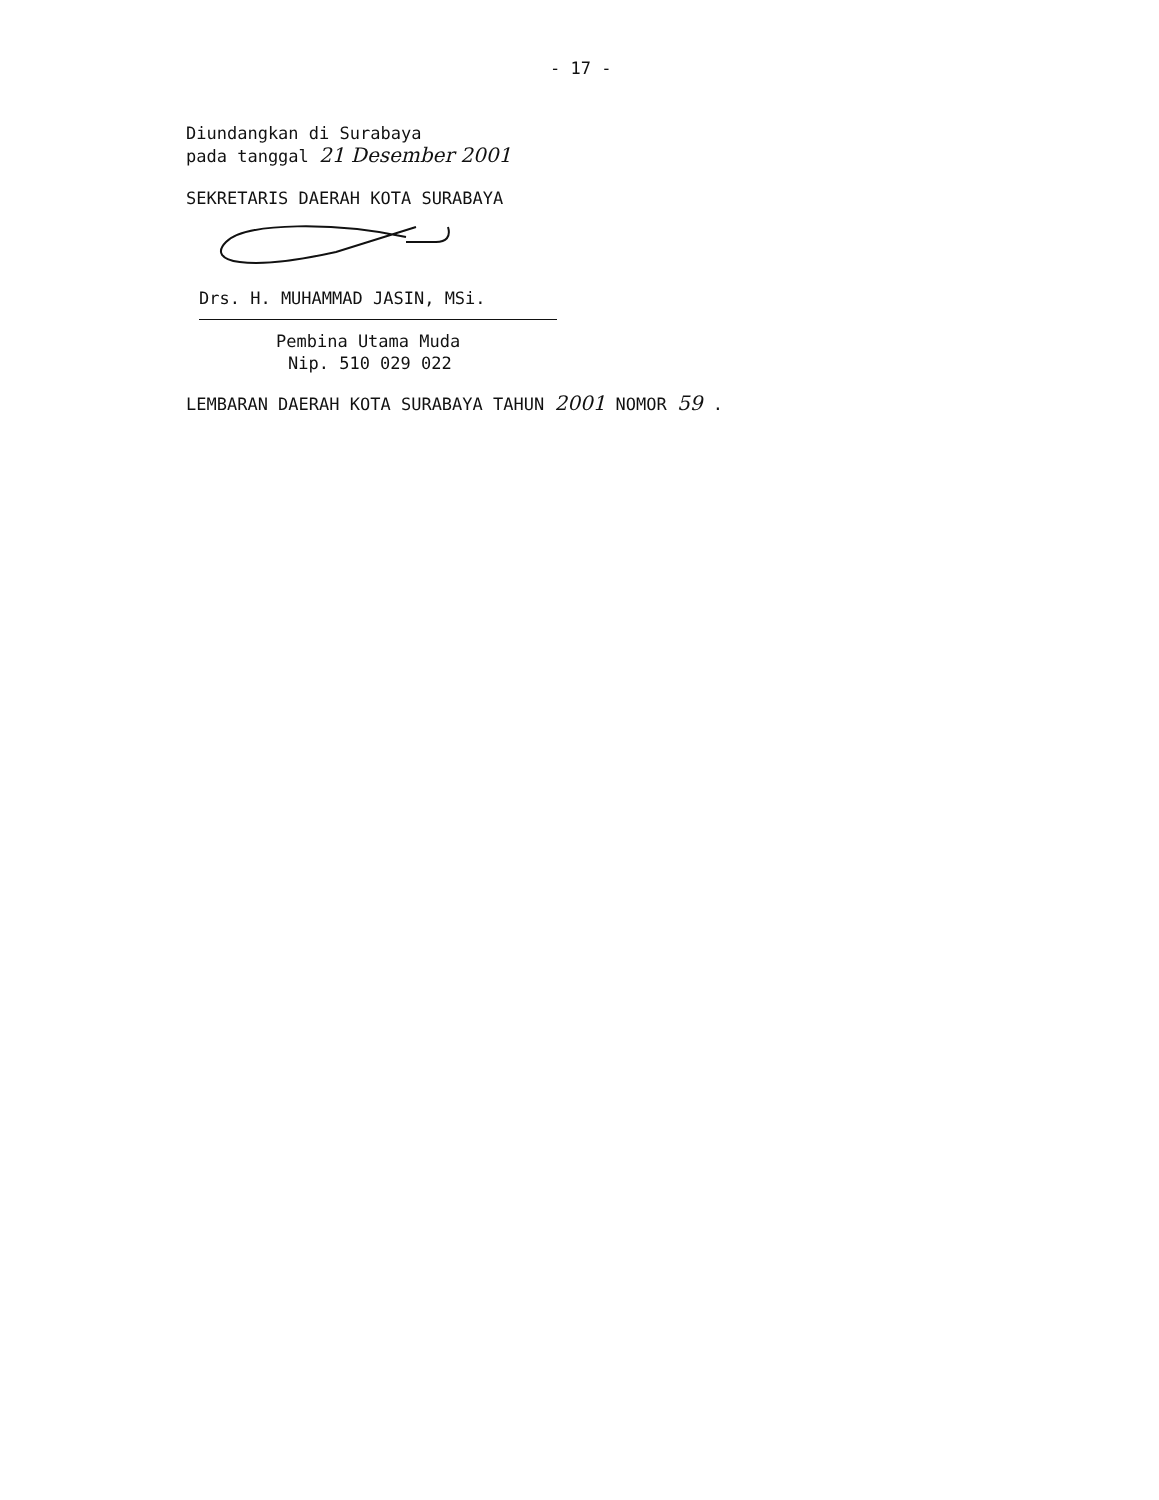- 17 -
Diundangkan di Surabaya
pada tanggal 21 Desember 2001
SEKRETARIS DAERAH KOTA SURABAYA
Drs. H. MUHAMMAD JASIN, MSi.
Pembina Utama Muda
Nip. 510 029 022
LEMBARAN DAERAH KOTA SURABAYA TAHUN 2001 NOMOR 59 .